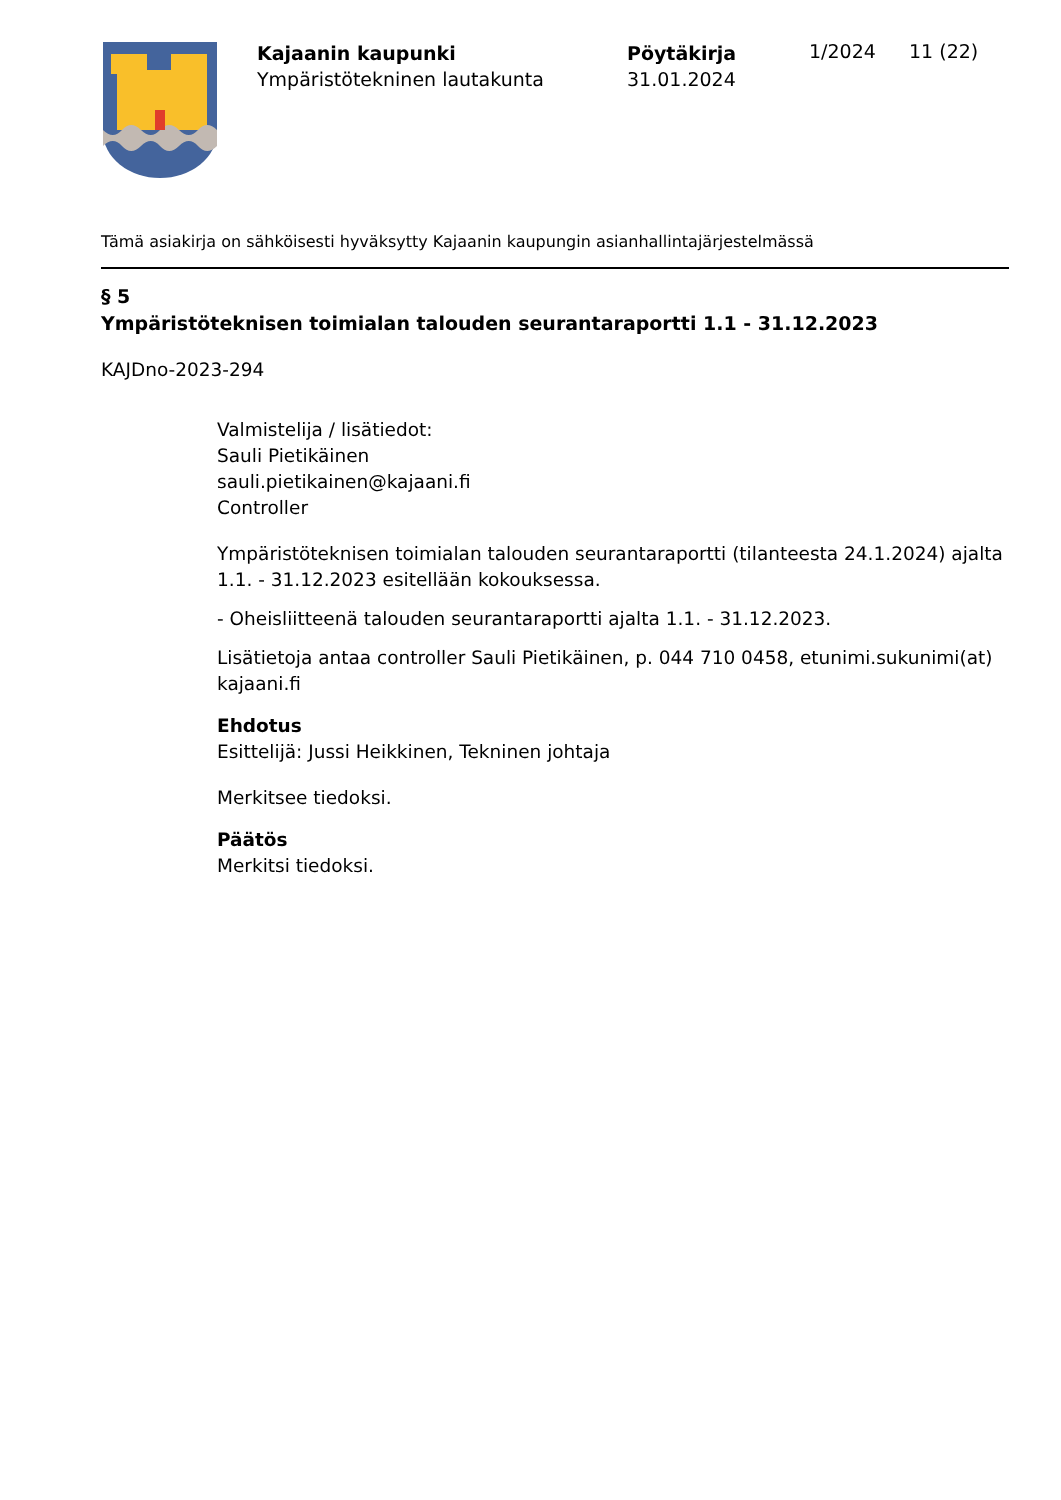Kajaanin kaupunki
Ympäristötekninen lautakunta
Pöytäkirja
31.01.2024
1/2024 11 (22)
Tämä asiakirja on sähköisesti hyväksytty Kajaanin kaupungin asianhallintajärjestelmässä
§ 5
Ympäristöteknisen toimialan talouden seurantaraportti 1.1 - 31.12.2023
KAJDno-2023-294
Valmistelija / lisätiedot:
Sauli Pietikäinen
sauli.pietikainen@kajaani.fi
Controller
Ympäristöteknisen toimialan talouden seurantaraportti (tilanteesta 24.1.2024) ajalta 1.1. - 31.12.2023 esitellään kokouksessa.
- Oheisliitteenä talouden seurantaraportti ajalta 1.1. - 31.12.2023.
Lisätietoja antaa controller Sauli Pietikäinen, p. 044 710 0458, etunimi.sukunimi(at)
kajaani.fi
Ehdotus
Esittelijä: Jussi Heikkinen, Tekninen johtaja
Merkitsee tiedoksi.
Päätös
Merkitsi tiedoksi.